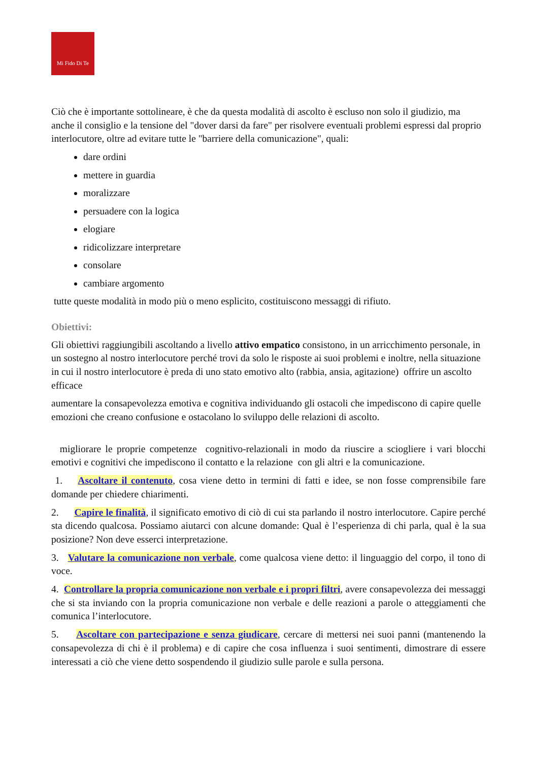Mi Fido Di Te
Ciò che è importante sottolineare, è che da questa modalità di ascolto è escluso non solo il giudizio, ma anche il consiglio e la tensione del "dover darsi da fare" per risolvere eventuali problemi espressi dal proprio interlocutore, oltre ad evitare tutte le "barriere della comunicazione", quali:
dare ordini
mettere in guardia
moralizzare
persuadere con la logica
elogiare
ridicolizzare interpretare
consolare
cambiare argomento
tutte queste modalità in modo più o meno esplicito, costituiscono messaggi di rifiuto.
Obiettivi:
Gli obiettivi raggiungibili ascoltando a livello attivo empatico consistono, in un arricchimento personale, in un sostegno al nostro interlocutore perché trovi da solo le risposte ai suoi problemi e inoltre, nella situazione in cui il nostro interlocutore è preda di uno stato emotivo alto (rabbia, ansia, agitazione) offrire un ascolto efficace
aumentare la consapevolezza emotiva e cognitiva individuando gli ostacoli che impediscono di capire quelle emozioni che creano confusione e ostacolano lo sviluppo delle relazioni di ascolto.
migliorare le proprie competenze cognitivo-relazionali in modo da riuscire a sciogliere i vari blocchi emotivi e cognitivi che impediscono il contatto e la relazione con gli altri e la comunicazione.
1. Ascoltare il contenuto, cosa viene detto in termini di fatti e idee, se non fosse comprensibile fare domande per chiedere chiarimenti.
2. Capire le finalità, il significato emotivo di ciò di cui sta parlando il nostro interlocutore. Capire perché sta dicendo qualcosa. Possiamo aiutarci con alcune domande: Qual è l’esperienza di chi parla, qual è la sua posizione? Non deve esserci interpretazione.
3. Valutare la comunicazione non verbale, come qualcosa viene detto: il linguaggio del corpo, il tono di voce.
4. Controllare la propria comunicazione non verbale e i propri filtri, avere consapevolezza dei messaggi che si sta inviando con la propria comunicazione non verbale e delle reazioni a parole o atteggiamenti che comunica l’interlocutore.
5. Ascoltare con partecipazione e senza giudicare, cercare di mettersi nei suoi panni (mantenendo la consapevolezza di chi è il problema) e di capire che cosa influenza i suoi sentimenti, dimostrare di essere interessati a ciò che viene detto sospendendo il giudizio sulle parole e sulla persona.